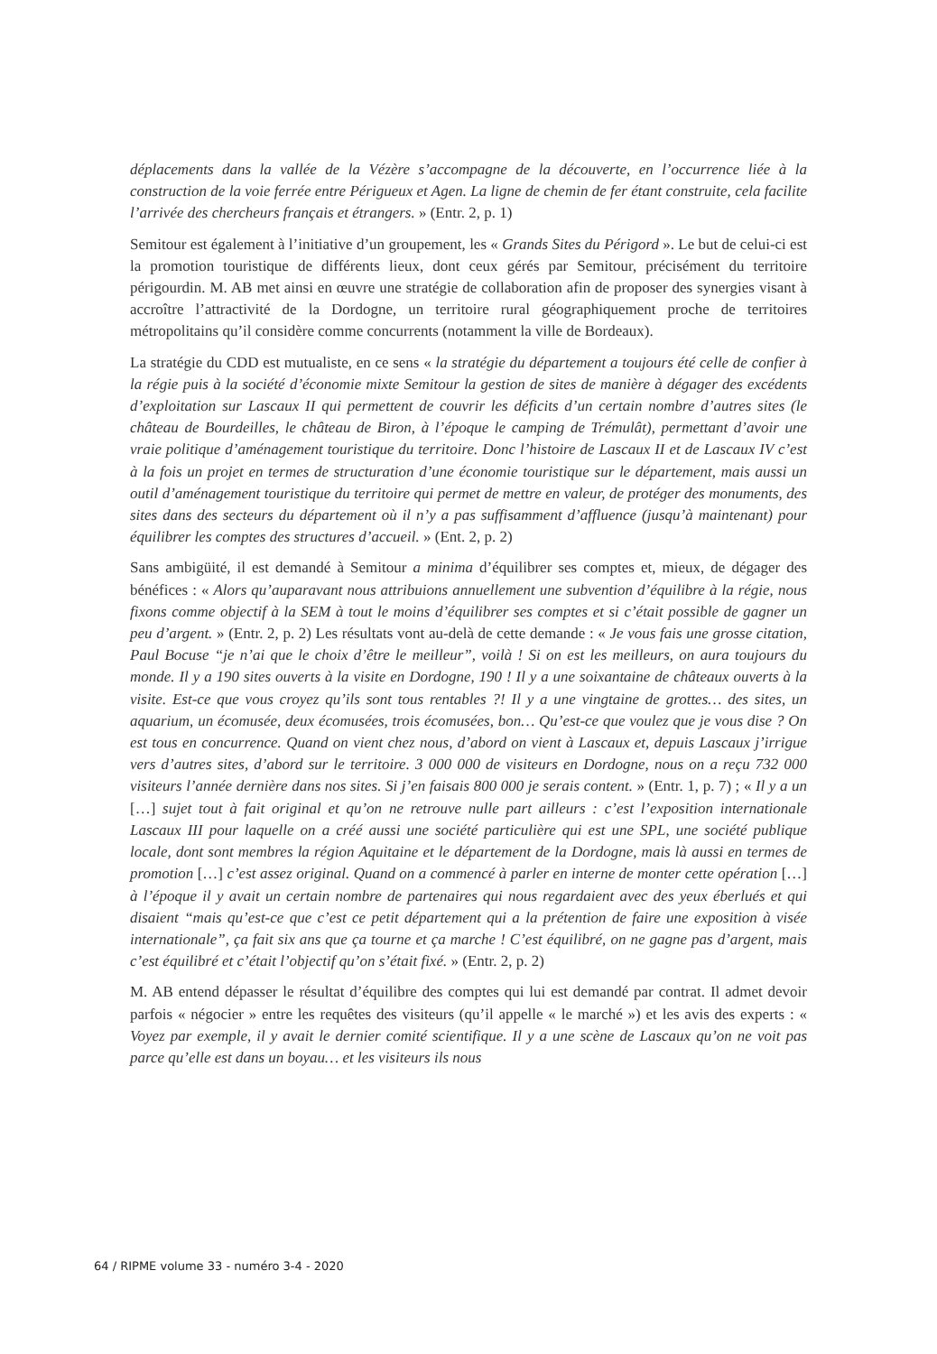déplacements dans la vallée de la Vézère s’accompagne de la découverte, en l’occurrence liée à la construction de la voie ferrée entre Périgueux et Agen. La ligne de chemin de fer étant construite, cela facilite l’arrivée des chercheurs français et étrangers. » (Entr. 2, p. 1)
Semitour est également à l’initiative d’un groupement, les « Grands Sites du Périgord ». Le but de celui-ci est la promotion touristique de différents lieux, dont ceux gérés par Semitour, précisément du territoire périgourdin. M. AB met ainsi en œuvre une stratégie de collaboration afin de proposer des synergies visant à accroître l’attractivité de la Dordogne, un territoire rural géographiquement proche de territoires métropolitains qu’il considère comme concurrents (notamment la ville de Bordeaux).
La stratégie du CDD est mutualiste, en ce sens « la stratégie du département a toujours été celle de confier à la régie puis à la société d’économie mixte Semitour la gestion de sites de manière à dégager des excédents d’exploitation sur Lascaux II qui permettent de couvrir les déficits d’un certain nombre d’autres sites (le château de Bourdeilles, le château de Biron, à l’époque le camping de Trémulât), permettant d’avoir une vraie politique d’aménagement touristique du territoire. Donc l’histoire de Lascaux II et de Lascaux IV c’est à la fois un projet en termes de structuration d’une économie touristique sur le département, mais aussi un outil d’aménagement touristique du territoire qui permet de mettre en valeur, de protéger des monuments, des sites dans des secteurs du département où il n’y a pas suffisamment d’affluence (jusqu’à maintenant) pour équilibrer les comptes des structures d’accueil. » (Ent. 2, p. 2)
Sans ambigüité, il est demandé à Semitour a minima d’équilibrer ses comptes et, mieux, de dégager des bénéfices : « Alors qu’auparavant nous attribuions annuellement une subvention d’équilibre à la régie, nous fixons comme objectif à la SEM à tout le moins d’équilibrer ses comptes et si c’était possible de gagner un peu d’argent. » (Entr. 2, p. 2) Les résultats vont au-delà de cette demande : « Je vous fais une grosse citation, Paul Bocuse “je n’ai que le choix d’être le meilleur”, voilà ! Si on est les meilleurs, on aura toujours du monde. Il y a 190 sites ouverts à la visite en Dordogne, 190 ! Il y a une soixantaine de châteaux ouverts à la visite. Est-ce que vous croyez qu’ils sont tous rentables ?! Il y a une vingtaine de grottes… des sites, un aquarium, un écomusée, deux écomusées, trois écomusées, bon… Qu’est-ce que voulez que je vous dise ? On est tous en concurrence. Quand on vient chez nous, d’abord on vient à Lascaux et, depuis Lascaux j’irrigue vers d’autres sites, d’abord sur le territoire. 3 000 000 de visiteurs en Dordogne, nous on a reçu 732 000 visiteurs l’année dernière dans nos sites. Si j’en faisais 800 000 je serais content. » (Entr. 1, p. 7) ; « Il y a un […] sujet tout à fait original et qu’on ne retrouve nulle part ailleurs : c’est l’exposition internationale Lascaux III pour laquelle on a créé aussi une société particulière qui est une SPL, une société publique locale, dont sont membres la région Aquitaine et le département de la Dordogne, mais là aussi en termes de promotion […] c’est assez original. Quand on a commencé à parler en interne de monter cette opération […] à l’époque il y avait un certain nombre de partenaires qui nous regardaient avec des yeux éberlués et qui disaient “mais qu’est-ce que c’est ce petit département qui a la prétention de faire une exposition à visée internationale”, ça fait six ans que ça tourne et ça marche ! C’est équilibré, on ne gagne pas d’argent, mais c’est équilibré et c’était l’objectif qu’on s’était fixé. » (Entr. 2, p. 2)
M. AB entend dépasser le résultat d’équilibre des comptes qui lui est demandé par contrat. Il admet devoir parfois « négocier » entre les requêtes des visiteurs (qu’il appelle « le marché ») et les avis des experts : « Voyez par exemple, il y avait le dernier comité scientifique. Il y a une scène de Lascaux qu’on ne voit pas parce qu’elle est dans un boyau… et les visiteurs ils nous
64 / RIPME volume 33 - numéro 3-4 - 2020